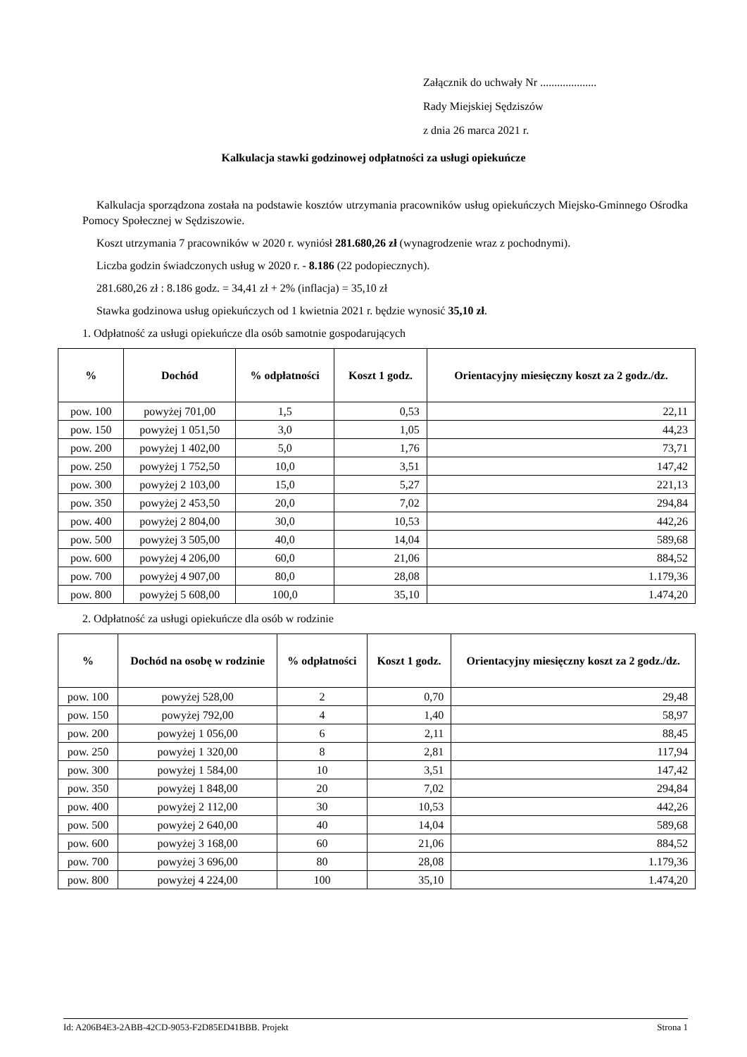Załącznik do uchwały Nr ....................
Rady Miejskiej Sędziszów
z dnia 26 marca 2021 r.
Kalkulacja stawki godzinowej odpłatności za usługi opiekuńcze
Kalkulacja sporządzona została na podstawie kosztów utrzymania pracowników usług opiekuńczych Miejsko-Gminnego Ośrodka Pomocy Społecznej w Sędziszowie.
Koszt utrzymania 7 pracowników w 2020 r. wyniósł 281.680,26 zł (wynagrodzenie wraz z pochodnymi).
Liczba godzin świadczonych usług w 2020 r. - 8.186 (22 podopiecznych).
281.680,26 zł : 8.186 godz. = 34,41 zł + 2% (inflacja) = 35,10 zł
Stawka godzinowa usług opiekuńczych od 1 kwietnia 2021 r. będzie wynosić 35,10 zł.
1. Odpłatność za usługi opiekuńcze dla osób samotnie gospodarujących
| % | Dochód | % odpłatności | Koszt 1 godz. | Orientacyjny miesięczny koszt za 2 godz./dz. |
| --- | --- | --- | --- | --- |
| pow. 100 | powyżej 701,00 | 1,5 | 0,53 | 22,11 |
| pow. 150 | powyżej 1 051,50 | 3,0 | 1,05 | 44,23 |
| pow. 200 | powyżej 1 402,00 | 5,0 | 1,76 | 73,71 |
| pow. 250 | powyżej 1 752,50 | 10,0 | 3,51 | 147,42 |
| pow. 300 | powyżej 2 103,00 | 15,0 | 5,27 | 221,13 |
| pow. 350 | powyżej 2 453,50 | 20,0 | 7,02 | 294,84 |
| pow. 400 | powyżej 2 804,00 | 30,0 | 10,53 | 442,26 |
| pow. 500 | powyżej 3 505,00 | 40,0 | 14,04 | 589,68 |
| pow. 600 | powyżej 4 206,00 | 60,0 | 21,06 | 884,52 |
| pow. 700 | powyżej 4 907,00 | 80,0 | 28,08 | 1.179,36 |
| pow. 800 | powyżej 5 608,00 | 100,0 | 35,10 | 1.474,20 |
2. Odpłatność za usługi opiekuńcze dla osób w rodzinie
| % | Dochód na osobę w rodzinie | % odpłatności | Koszt 1 godz. | Orientacyjny miesięczny koszt za 2 godz./dz. |
| --- | --- | --- | --- | --- |
| pow. 100 | powyżej 528,00 | 2 | 0,70 | 29,48 |
| pow. 150 | powyżej 792,00 | 4 | 1,40 | 58,97 |
| pow. 200 | powyżej 1 056,00 | 6 | 2,11 | 88,45 |
| pow. 250 | powyżej 1 320,00 | 8 | 2,81 | 117,94 |
| pow. 300 | powyżej 1 584,00 | 10 | 3,51 | 147,42 |
| pow. 350 | powyżej 1 848,00 | 20 | 7,02 | 294,84 |
| pow. 400 | powyżej 2 112,00 | 30 | 10,53 | 442,26 |
| pow. 500 | powyżej 2 640,00 | 40 | 14,04 | 589,68 |
| pow. 600 | powyżej 3 168,00 | 60 | 21,06 | 884,52 |
| pow. 700 | powyżej 3 696,00 | 80 | 28,08 | 1.179,36 |
| pow. 800 | powyżej 4 224,00 | 100 | 35,10 | 1.474,20 |
Id: A206B4E3-2ABB-42CD-9053-F2D85ED41BBB. Projekt Strona 1